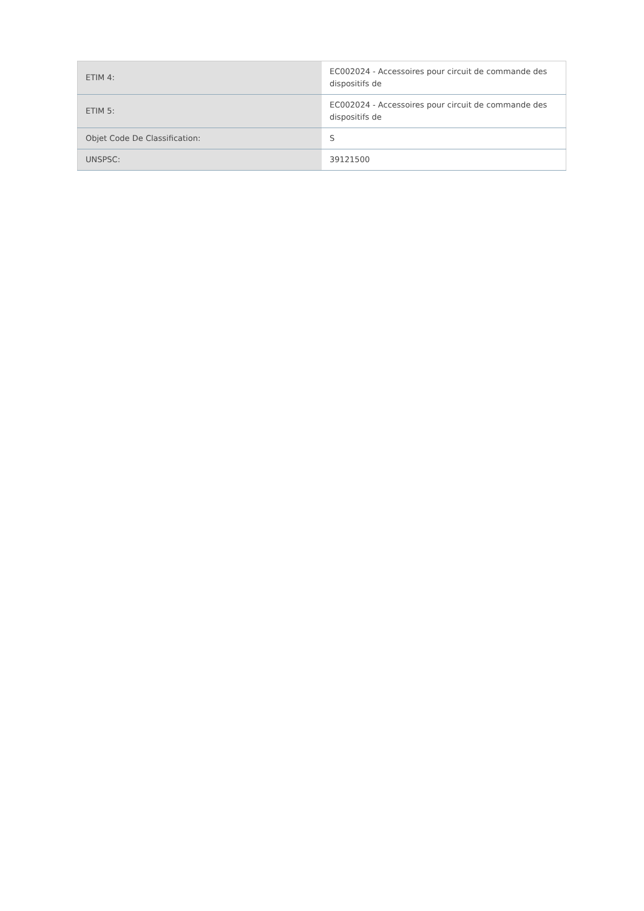| ETIM 4: | EC002024 - Accessoires pour circuit de commande des dispositifs de |
| ETIM 5: | EC002024 - Accessoires pour circuit de commande des dispositifs de |
| Objet Code De Classification: | S |
| UNSPSC: | 39121500 |